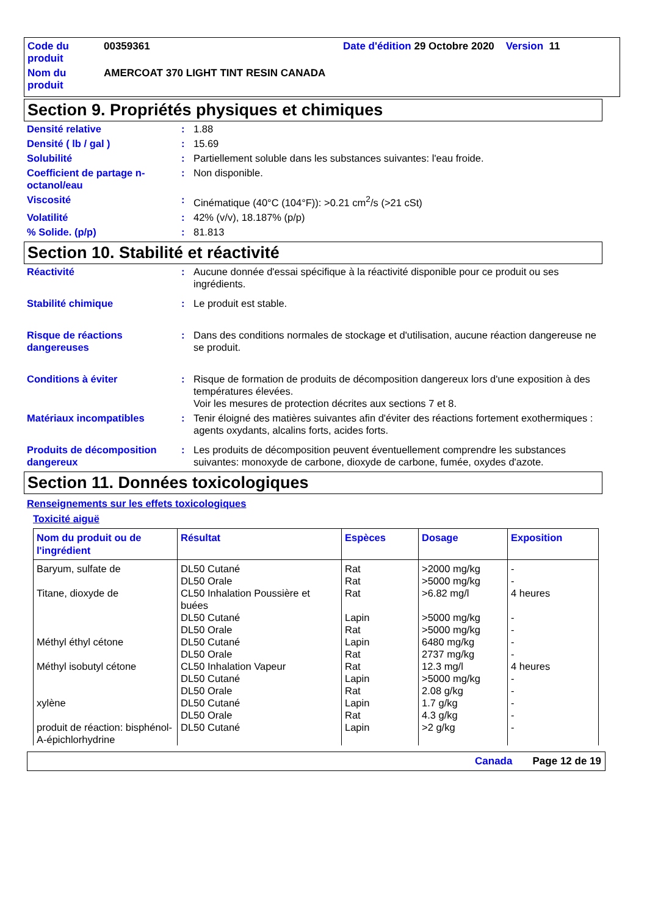| Code du produit | 00359361 | Date d'édition 29 Octobre 2020 Version 11 |
| Nom du produit | AMERCOAT 370 LIGHT TINT RESIN CANADA | |
Section 9. Propriétés physiques et chimiques
| Densité relative | : | 1.88 |
| Densité ( lb / gal ) | : | 15.69 |
| Solubilité | : | Partiellement soluble dans les substances suivantes: l'eau froide. |
| Coefficient de partage n-octanol/eau | : | Non disponible. |
| Viscosité | : | Cinématique (40°C (104°F)): >0.21 cm<sup>2</sup>/s (>21 cSt) |
| Volatilité | : | 42% (v/v), 18.187% (p/p) |
| % Solide. (p/p) | : | 81.813 |
Section 10. Stabilité et réactivité
| Réactivité | : | Aucune donnée d'essai spécifique à la réactivité disponible pour ce produit ou ses ingrédients. |
| Stabilité chimique | : | Le produit est stable. |
| Risque de réactions dangereuses | : | Dans des conditions normales de stockage et d'utilisation, aucune réaction dangereuse ne se produit. |
| Conditions à éviter | : | Risque de formation de produits de décomposition dangereux lors d'une exposition à des températures élevées. Voir les mesures de protection décrites aux sections 7 et 8. |
| Matériaux incompatibles | : | Tenir éloigné des matières suivantes afin d'éviter des réactions fortement exothermiques : agents oxydants, alcalins forts, acides forts. |
| Produits de décomposition dangereux | : | Les produits de décomposition peuvent éventuellement comprendre les substances suivantes: monoxyde de carbone, dioxyde de carbone, fumée, oxydes d'azote. |
Section 11. Données toxicologiques
Renseignements sur les effets toxicologiques
Toxicité aiguë
| Nom du produit ou de l'ingrédient | Résultat | Espèces | Dosage | Exposition |
| --- | --- | --- | --- | --- |
| Baryum, sulfate de Titane, dioxyde de Méthyl éthyl cétone Méthyl isobutyl cétone xylène produit de réaction: bisphénol-A-épichlorhydrine | DL50 Cutané DL50 Orale CL50 Inhalation Poussière et buées DL50 Cutané DL50 Orale DL50 Cutané DL50 Orale CL50 Inhalation Vapeur DL50 Cutané DL50 Orale DL50 Cutané DL50 Orale DL50 Cutané | Rat Rat Rat Lapin Rat Lapin Rat Rat Lapin Rat Lapin Rat Lapin | >2000 mg/kg >5000 mg/kg >6.82 mg/l >5000 mg/kg >5000 mg/kg 6480 mg/kg 2737 mg/kg 12.3 mg/l >5000 mg/kg 2.08 g/kg 1.7 g/kg 4.3 g/kg >2 g/kg | - - 4 heures - - - - 4 heures - - - - - |
Canada Page 12 de 19